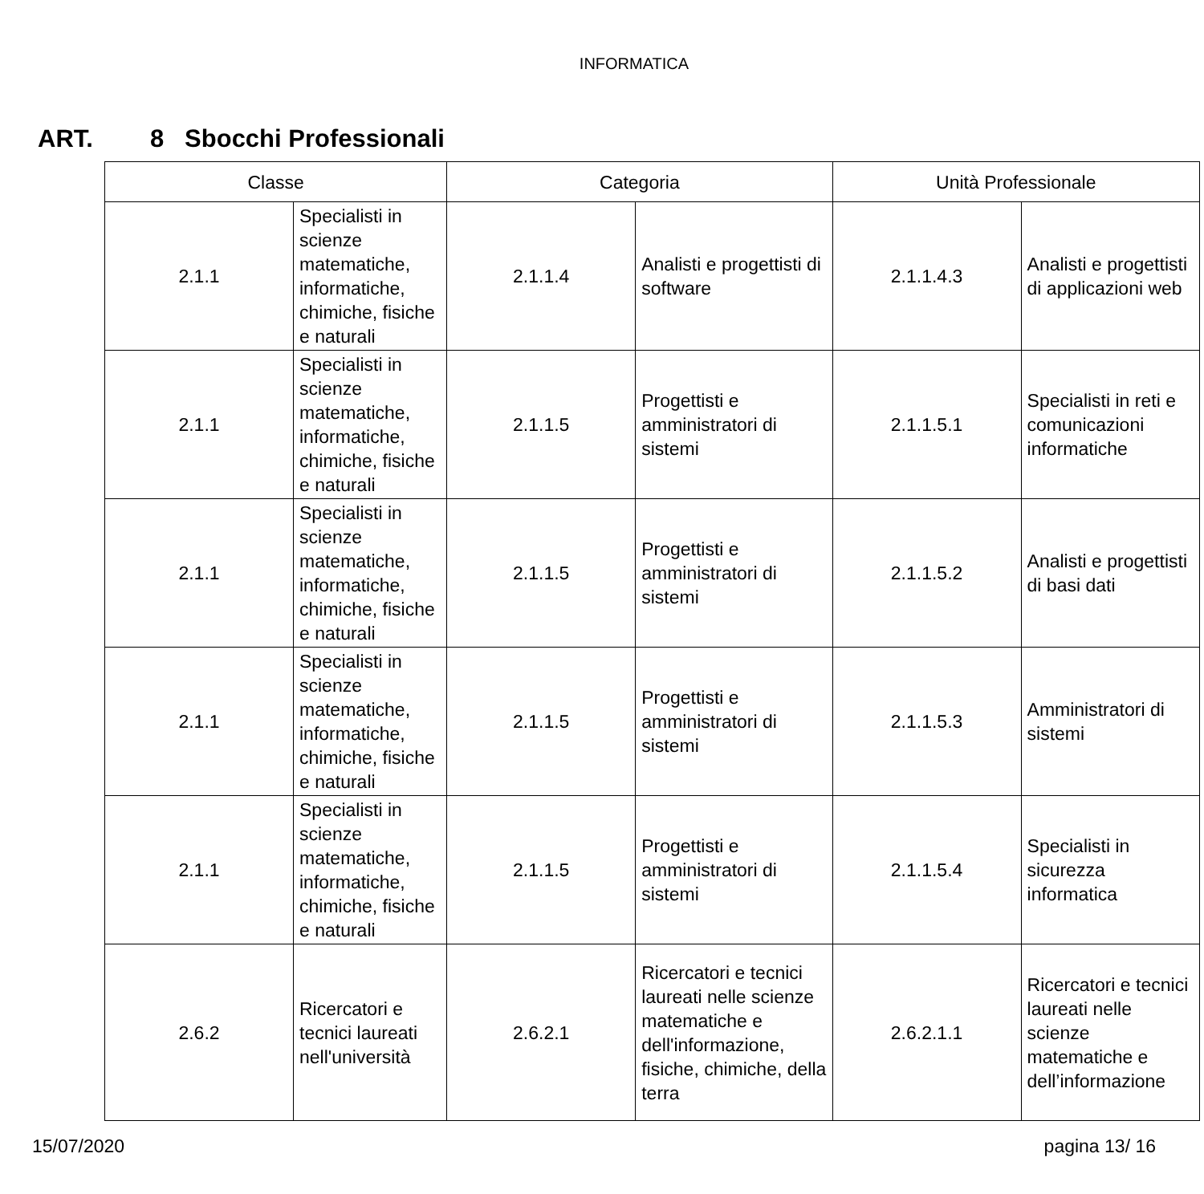INFORMATICA
ART. 8 Sbocchi Professionali
| Classe | | Categoria | | Unità Professionale | |
| --- | --- | --- | --- | --- | --- |
| 2.1.1 | Specialisti in scienze matematiche, informatiche, chimiche, fisiche e naturali | 2.1.1.4 | Analisti e progettisti di software | 2.1.1.4.3 | Analisti e progettisti di applicazioni web |
| 2.1.1 | Specialisti in scienze matematiche, informatiche, chimiche, fisiche e naturali | 2.1.1.5 | Progettisti e amministratori di sistemi | 2.1.1.5.1 | Specialisti in reti e comunicazioni informatiche |
| 2.1.1 | Specialisti in scienze matematiche, informatiche, chimiche, fisiche e naturali | 2.1.1.5 | Progettisti e amministratori di sistemi | 2.1.1.5.2 | Analisti e progettisti di basi dati |
| 2.1.1 | Specialisti in scienze matematiche, informatiche, chimiche, fisiche e naturali | 2.1.1.5 | Progettisti e amministratori di sistemi | 2.1.1.5.3 | Amministratori di sistemi |
| 2.1.1 | Specialisti in scienze matematiche, informatiche, chimiche, fisiche e naturali | 2.1.1.5 | Progettisti e amministratori di sistemi | 2.1.1.5.4 | Specialisti in sicurezza informatica |
| 2.6.2 | Ricercatori e tecnici laureati nell'università | 2.6.2.1 | Ricercatori e tecnici laureati nelle scienze matematiche e dell'informazione, fisiche, chimiche, della terra | 2.6.2.1.1 | Ricercatori e tecnici laureati nelle scienze matematiche e dell’informazione |
15/07/2020 pagina 13/ 16